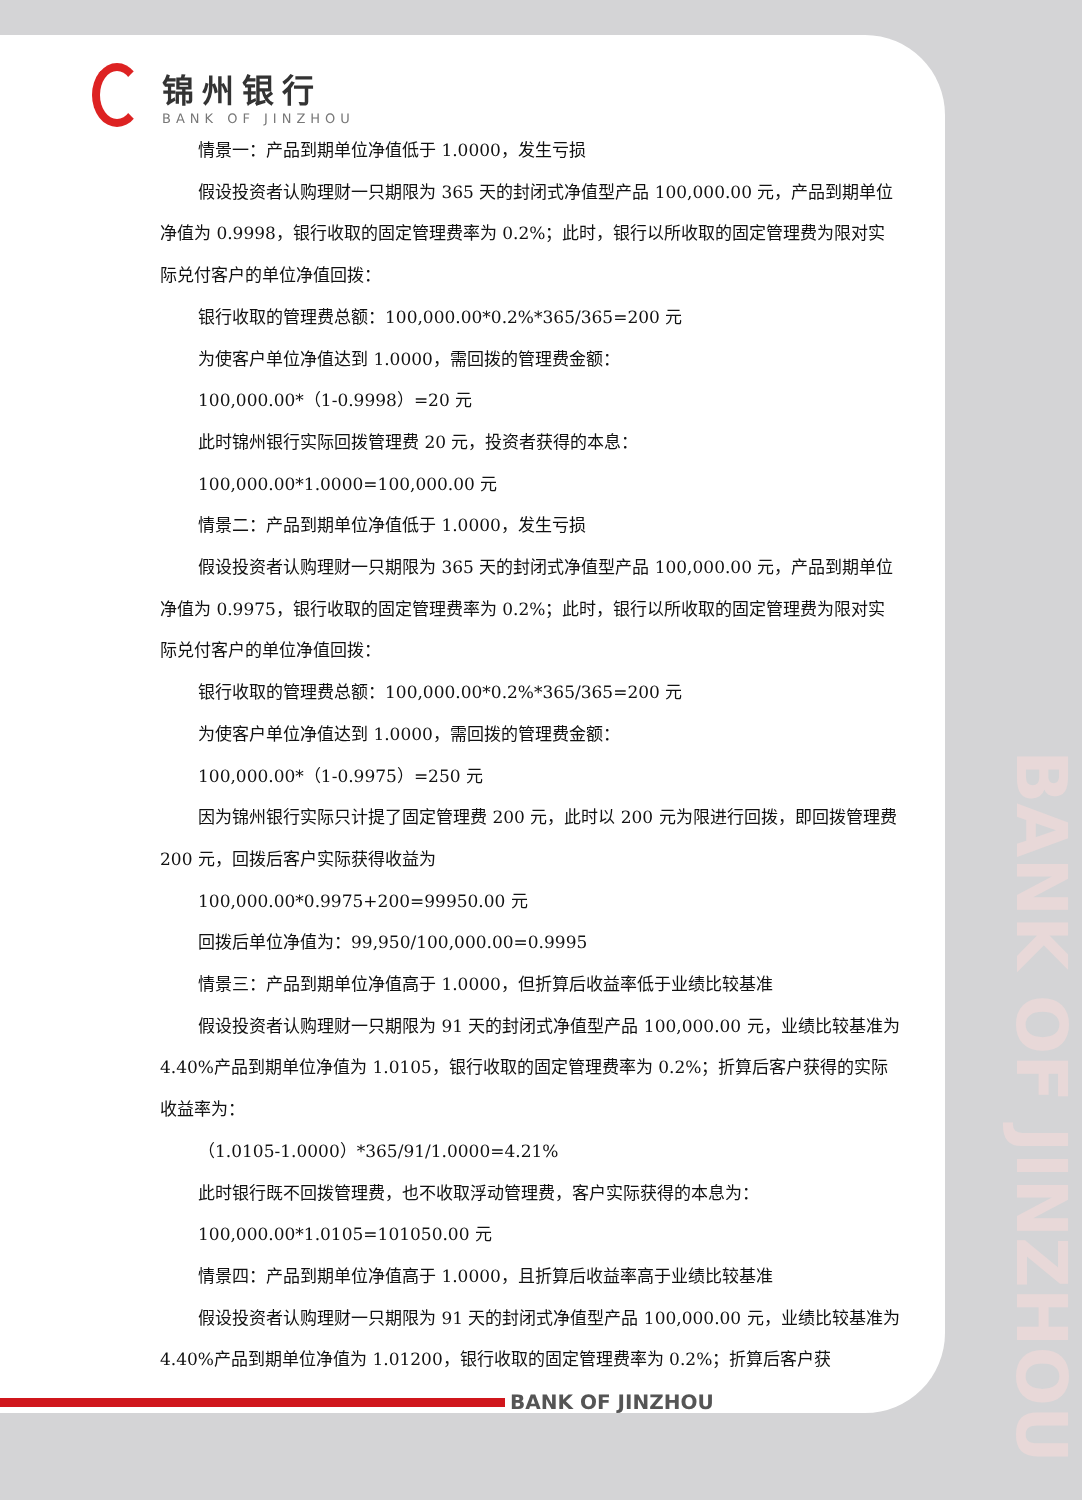BANK OF JINZHOU
锦州银行
BANK OF JINZHOU
情景一：产品到期单位净值低于 1.0000，发生亏损
假设投资者认购理财一只期限为 365 天的封闭式净值型产品 100,000.00 元，产品到期单位净值为 0.9998，银行收取的固定管理费率为 0.2%；此时，银行以所收取的固定管理费为限对实际兑付客户的单位净值回拨：
银行收取的管理费总额：100,000.00*0.2%*365/365=200 元
为使客户单位净值达到 1.0000，需回拨的管理费金额：
100,000.00*（1-0.9998）=20 元
此时锦州银行实际回拨管理费 20 元，投资者获得的本息：
100,000.00*1.0000=100,000.00 元
情景二：产品到期单位净值低于 1.0000，发生亏损
假设投资者认购理财一只期限为 365 天的封闭式净值型产品 100,000.00 元，产品到期单位净值为 0.9975，银行收取的固定管理费率为 0.2%；此时，银行以所收取的固定管理费为限对实际兑付客户的单位净值回拨：
银行收取的管理费总额：100,000.00*0.2%*365/365=200 元
为使客户单位净值达到 1.0000，需回拨的管理费金额：
100,000.00*（1-0.9975）=250 元
因为锦州银行实际只计提了固定管理费 200 元，此时以 200 元为限进行回拨，即回拨管理费 200 元，回拨后客户实际获得收益为
100,000.00*0.9975+200=99950.00 元
回拨后单位净值为：99,950/100,000.00=0.9995
情景三：产品到期单位净值高于 1.0000，但折算后收益率低于业绩比较基准
假设投资者认购理财一只期限为 91 天的封闭式净值型产品 100,000.00 元，业绩比较基准为 4.40%产品到期单位净值为 1.0105，银行收取的固定管理费率为 0.2%；折算后客户获得的实际收益率为：
（1.0105-1.0000）*365/91/1.0000=4.21%
此时银行既不回拨管理费，也不收取浮动管理费，客户实际获得的本息为：
100,000.00*1.0105=101050.00 元
情景四：产品到期单位净值高于 1.0000，且折算后收益率高于业绩比较基准
假设投资者认购理财一只期限为 91 天的封闭式净值型产品 100,000.00 元，业绩比较基准为 4.40%产品到期单位净值为 1.01200，银行收取的固定管理费率为 0.2%；折算后客户获
BANK OF JINZHOU